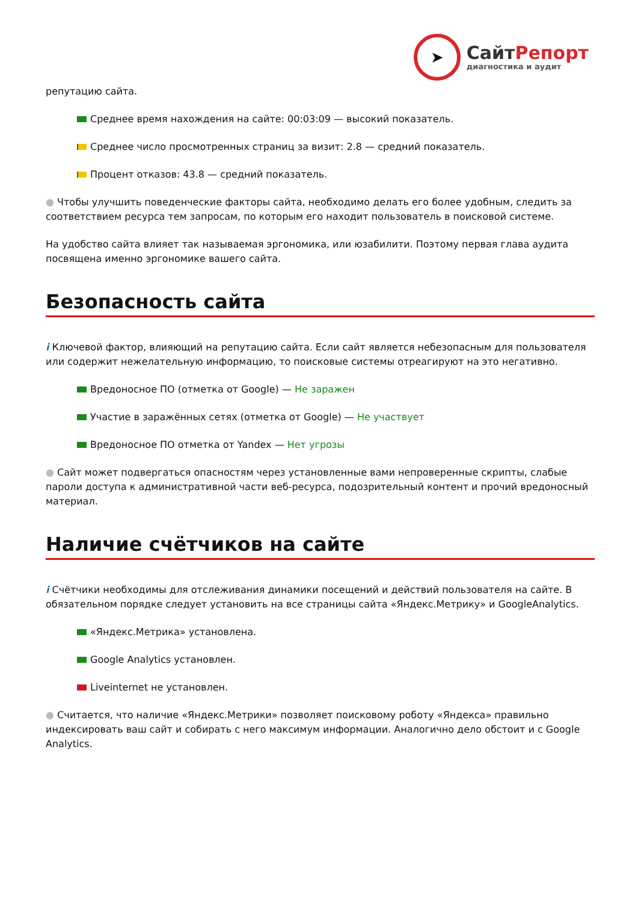➤
СайтРепорт
диагностика и аудит
репутацию сайта.
Среднее время нахождения на сайте: 00:03:09 — высокий показатель.
Среднее число просмотренных страниц за визит: 2.8 — средний показатель.
Процент отказов: 43.8 — средний показатель.
● Чтобы улучшить поведенческие факторы сайта, необходимо делать его более удобным, следить за соответствием ресурса тем запросам, по которым его находит пользователь в поисковой системе.
На удобство сайта влияет так называемая эргономика, или юзабилити. Поэтому первая глава аудита посвящена именно эргономике вашего сайта.
Безопасность сайта
i Ключевой фактор, влияющий на репутацию сайта. Если сайт является небезопасным для пользователя или содержит нежелательную информацию, то поисковые системы отреагируют на это негативно.
Вредоносное ПО (отметка от Google) — Не заражен
Участие в заражённых сетях (отметка от Google) — Не участвует
Вредоносное ПО отметка от Yandex — Нет угрозы
● Сайт может подвергаться опасностям через установленные вами непроверенные скрипты, слабые пароли доступа к административной части веб-ресурса, подозрительный контент и прочий вредоносный материал.
Наличие счётчиков на сайте
i Счётчики необходимы для отслеживания динамики посещений и действий пользователя на сайте. В обязательном порядке следует установить на все страницы сайта «Яндекс.Метрику» и GoogleAnalytics.
«Яндекс.Метрика» установлена.
Google Analytics установлен.
Liveinternet не установлен.
● Считается, что наличие «Яндекс.Метрики» позволяет поисковому роботу «Яндекса» правильно индексировать ваш сайт и собирать с него максимум информации. Аналогично дело обстоит и с Google Analytics.